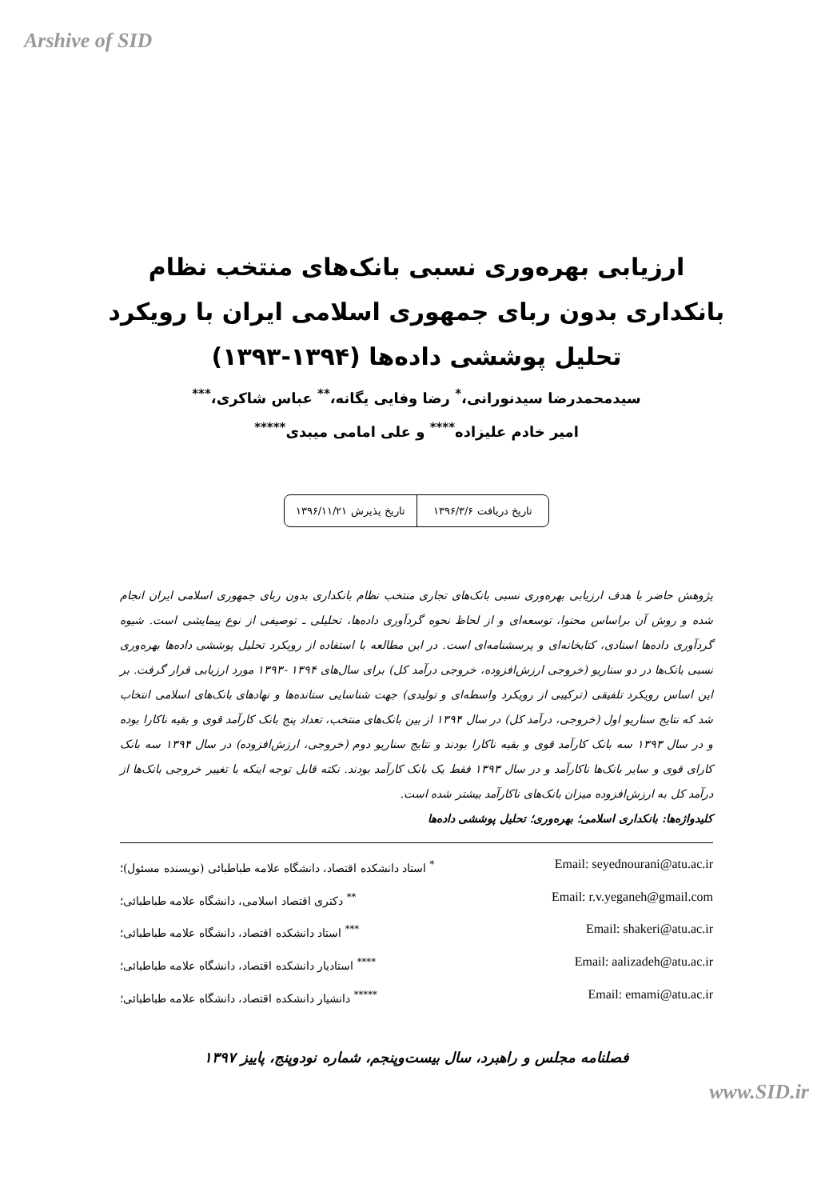Arshive of SID
ارزیابی بهره‌وری نسبی بانک‌های منتخب نظام
بانکداری بدون ربای جمهوری اسلامی ایران با رویکرد
تحلیل پوششی داده‌ها (۱۳۹۴-۱۳۹۳)
سیدمحمدرضا سیدنورانی،<sup>*</sup> رضا وفایی یگانه،<sup>**</sup> عباس شاکری،<sup>***</sup>
امیر خادم علیزاده<sup>****</sup> و علی امامی میبدی<sup>*****</sup>
تاریخ دریافت ۱۳۹۶/۳/۶ تاریخ پذیرش ۱۳۹۶/۱۱/۲۱
پژوهش حاضر با هدف ارزیابی بهره‌وری نسبی بانک‌های تجاری منتخب نظام بانکداری بدون ربای جمهوری اسلامی ایران انجام شده و روش آن براساس محتوا، توسعه‌ای و از لحاظ نحوه گردآوری داده‌ها، تحلیلی ـ توصیفی از نوع پیمایشی است. شیوه گردآوری داده‌ها اسنادی، کتابخانه‌ای و پرسشنامه‌ای است. در این مطالعه با استفاده از رویکرد تحلیل پوششی داده‌ها بهره‌وری نسبی بانک‌ها در دو سناریو (خروجی ارزش‌افزوده، خروجی درآمد کل) برای سال‌های ۱۳۹۴ -۱۳۹۳ مورد ارزیابی قرار گرفت. بر این اساس رویکرد تلفیقی (ترکیبی از رویکرد واسطه‌ای و تولیدی) جهت شناسایی ستانده‌ها و نهادهای بانک‌های اسلامی انتخاب شد که نتایج سناریو اول (خروجی، درآمد کل) در سال ۱۳۹۴ از بین بانک‌های منتخب، تعداد پنج بانک کارآمد قوی و بقیه ناکارا بوده و در سال ۱۳۹۳ سه بانک کارآمد قوی و بقیه ناکارا بودند و نتایج سناریو دوم (خروجی، ارزش‌افزوده) در سال ۱۳۹۴ سه بانک کارای قوی و سایر بانک‌ها ناکارآمد و در سال ۱۳۹۳ فقط یک بانک کارآمد بودند. نکته قابل توجه اینکه با تغییر خروجی بانک‌ها از درآمد کل به ارزش‌افزوده میزان بانک‌های ناکارآمد بیشتر شده است.
کلیدواژه‌ها: بانکداری اسلامی؛ بهره‌وری؛ تحلیل پوششی داده‌ها
<sup>*</sup> استاد دانشکده اقتصاد، دانشگاه علامه طباطبائی (نویسنده مسئول)؛ Email: seyednourani@atu.ac.ir
<sup>**</sup> دکتری اقتصاد اسلامی، دانشگاه علامه طباطبائی؛ Email: r.v.yeganeh@gmail.com
<sup>***</sup> استاد دانشکده اقتصاد، دانشگاه علامه طباطبائی؛ Email: shakeri@atu.ac.ir
<sup>****</sup> استادیار دانشکده اقتصاد، دانشگاه علامه طباطبائی؛ Email: aalizadeh@atu.ac.ir
<sup>*****</sup> دانشیار دانشکده اقتصاد، دانشگاه علامه طباطبائی؛ Email: emami@atu.ac.ir
فصلنامه مجلس و راهبرد، سال بیست‌وپنجم، شماره نودوپنج، پاییز ۱۳۹۷
www.SID.ir